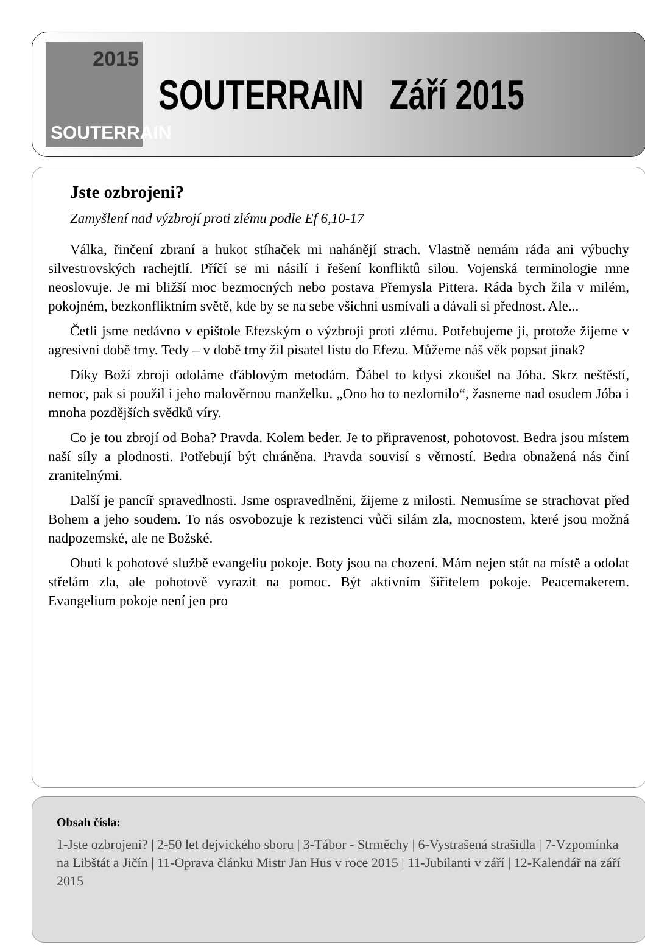2015
SOUTERRAIN
SOUTERRAIN Září 2015
Jste ozbrojeni?
Zamyšlení nad výzbrojí proti zlému podle Ef 6,10-17
Válka, řinčení zbraní a hukot stíhaček mi nahánějí strach. Vlastně nemám ráda ani výbuchy silvestrovských rachejtlí. Příčí se mi násilí i řešení konfliktů silou. Vojenská terminologie mne neoslovuje. Je mi bližší moc bezmocných nebo postava Přemysla Pittera. Ráda bych žila v milém, pokojném, bezkonfliktním světě, kde by se na sebe všichni usmívali a dávali si přednost. Ale...
Četli jsme nedávno v epištole Efezským o výzbroji proti zlému. Potřebujeme ji, protože žijeme v agresivní době tmy. Tedy – v době tmy žil pisatel listu do Efezu. Můžeme náš věk popsat jinak?
Díky Boží zbroji odoláme ďáblovým metodám. Ďábel to kdysi zkoušel na Jóba. Skrz neštěstí, nemoc, pak si použil i jeho malověrnou manželku. „Ono ho to nezlomilo“, žasneme nad osudem Jóba i mnoha pozdějších svědků víry.
Co je tou zbrojí od Boha? Pravda. Kolem beder. Je to připravenost, pohotovost. Bedra jsou místem naší síly a plodnosti. Potřebují být chráněna. Pravda souvisí s věrností. Bedra obnažená nás činí zranitelnými.
Další je pancíř spravedlnosti. Jsme ospravedlněni, žijeme z milosti. Nemusíme se strachovat před Bohem a jeho soudem. To nás osvobozuje k rezistenci vůči silám zla, mocnostem, které jsou možná nadpozemské, ale ne Božské.
Obuti k pohotové službě evangeliu pokoje. Boty jsou na chození. Mám nejen stát na místě a odolat střelám zla, ale pohotově vyrazit na pomoc. Být aktivním šiřitelem pokoje. Peacemakerem. Evangelium pokoje není jen pro
Obsah čísla:
1-Jste ozbrojeni? | 2-50 let dejvického sboru | 3-Tábor - Strměchy | 6-Vystrašená strašidla | 7-Vzpomínka na Libštát a Jičín | 11-Oprava článku Mistr Jan Hus v roce 2015 | 11-Jubilanti v září | 12-Kalendář na září 2015